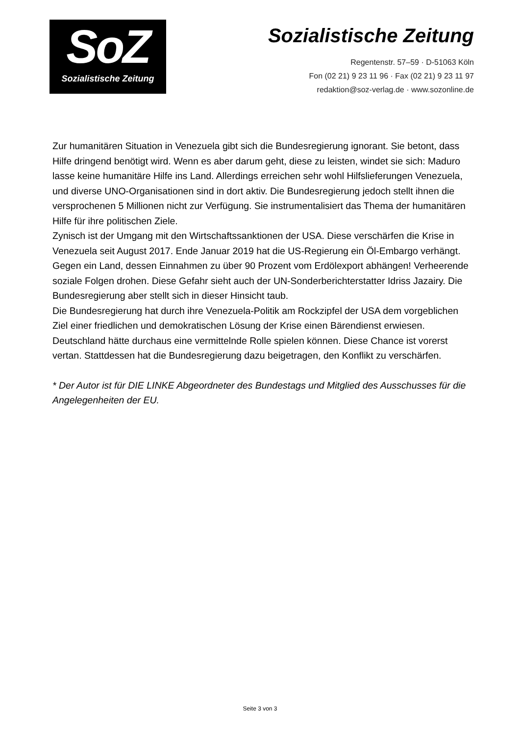SoZ
Sozialistische Zeitung
Sozialistische Zeitung
Regentenstr. 57–59 · D-51063 Köln
Fon (02 21) 9 23 11 96 · Fax (02 21) 9 23 11 97
redaktion@soz-verlag.de · www.sozonline.de
Zur humanitären Situation in Venezuela gibt sich die Bundesregierung ignorant. Sie betont, dass Hilfe dringend benötigt wird. Wenn es aber darum geht, diese zu leisten, windet sie sich: Maduro lasse keine humanitäre Hilfe ins Land. Allerdings erreichen sehr wohl Hilfslieferungen Venezuela, und diverse UNO-Organisationen sind in dort aktiv. Die Bundesregierung jedoch stellt ihnen die versprochenen 5 Millionen nicht zur Verfügung. Sie instrumentalisiert das Thema der humanitären Hilfe für ihre politischen Ziele.
Zynisch ist der Umgang mit den Wirtschaftssanktionen der USA. Diese verschärfen die Krise in Venezuela seit August 2017. Ende Januar 2019 hat die US-Regierung ein Öl-Embargo verhängt. Gegen ein Land, dessen Einnahmen zu über 90 Prozent vom Erdölexport abhängen! Verheerende soziale Folgen drohen. Diese Gefahr sieht auch der UN-Sonderberichterstatter Idriss Jazairy. Die Bundesregierung aber stellt sich in dieser Hinsicht taub.
Die Bundesregierung hat durch ihre Venezuela-Politik am Rockzipfel der USA dem vorgeblichen Ziel einer friedlichen und demokratischen Lösung der Krise einen Bärendienst erwiesen. Deutschland hätte durchaus eine vermittelnde Rolle spielen können. Diese Chance ist vorerst vertan. Stattdessen hat die Bundesregierung dazu beigetragen, den Konflikt zu verschärfen.
* Der Autor ist für DIE LINKE Abgeordneter des Bundestags und Mitglied des Ausschusses für die Angelegenheiten der EU.
Seite 3 von 3